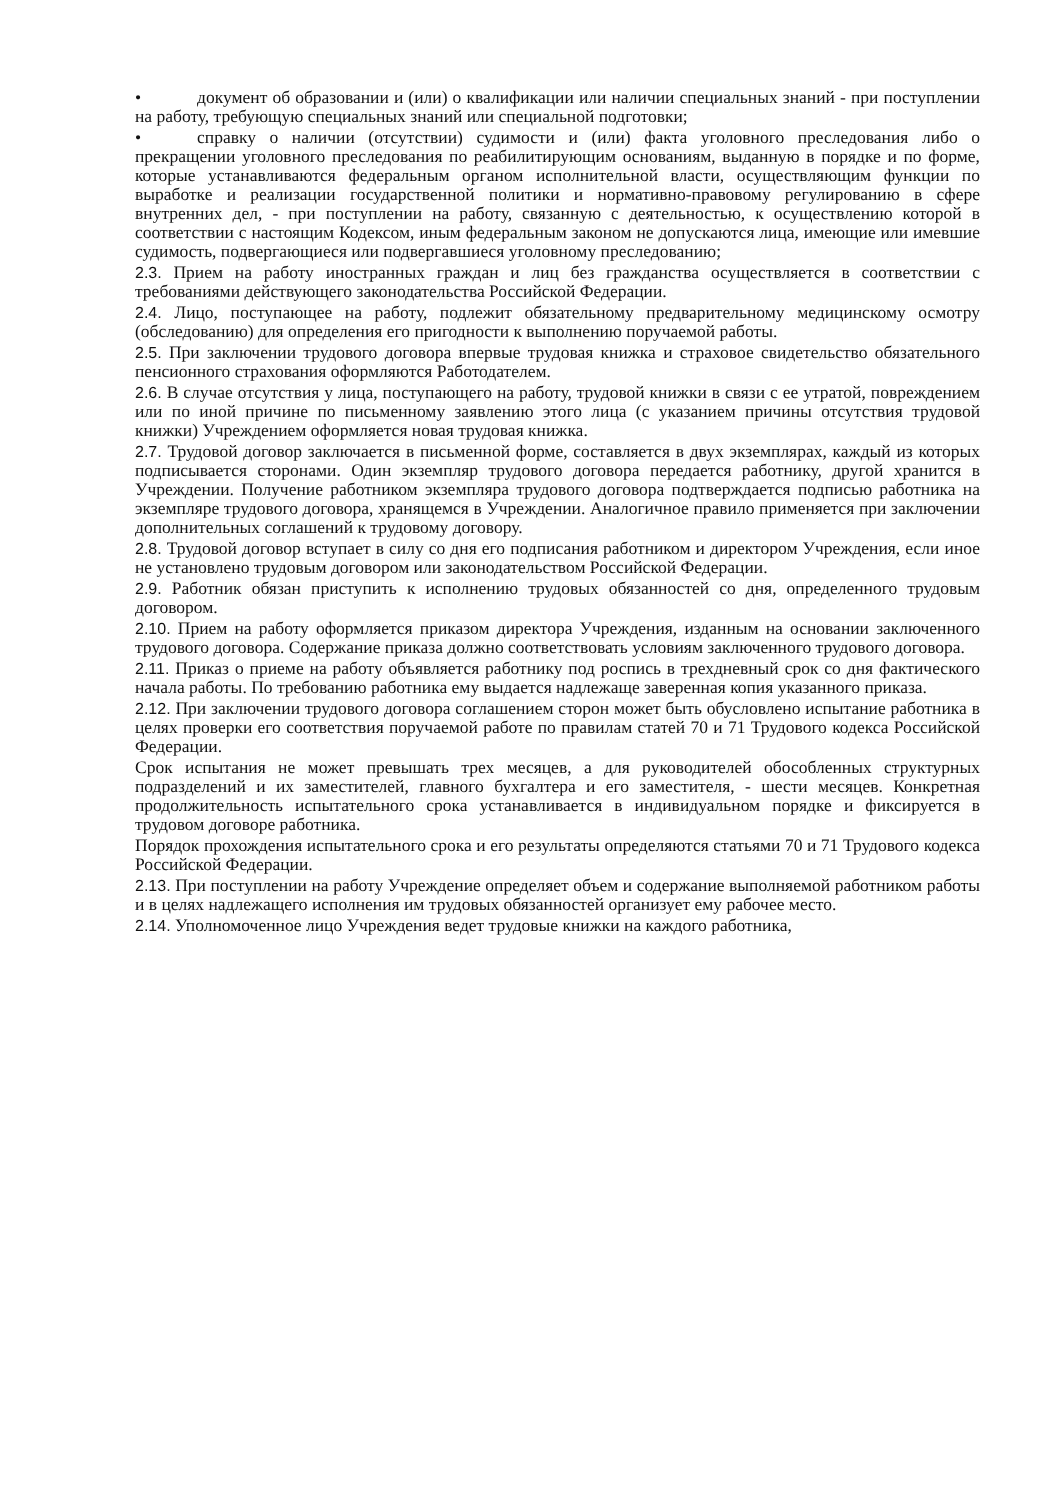• документ об образовании и (или) о квалификации или наличии специальных знаний - при поступлении на работу, требующую специальных знаний или специальной подготовки;
• справку о наличии (отсутствии) судимости и (или) факта уголовного преследования либо о прекращении уголовного преследования по реабилитирующим основаниям, выданную в порядке и по форме, которые устанавливаются федеральным органом исполнительной власти, осуществляющим функции по выработке и реализации государственной политики и нормативно-правовому регулированию в сфере внутренних дел, - при поступлении на работу, связанную с деятельностью, к осуществлению которой в соответствии с настоящим Кодексом, иным федеральным законом не допускаются лица, имеющие или имевшие судимость, подвергающиеся или подвергавшиеся уголовному преследованию;
2.3. Прием на работу иностранных граждан и лиц без гражданства осуществляется в соответствии с требованиями действующего законодательства Российской Федерации.
2.4. Лицо, поступающее на работу, подлежит обязательному предварительному медицинскому осмотру (обследованию) для определения его пригодности к выполнению поручаемой работы.
2.5. При заключении трудового договора впервые трудовая книжка и страховое свидетельство обязательного пенсионного страхования оформляются Работодателем.
2.6. В случае отсутствия у лица, поступающего на работу, трудовой книжки в связи с ее утратой, повреждением или по иной причине по письменному заявлению этого лица (с указанием причины отсутствия трудовой книжки) Учреждением оформляется новая трудовая книжка.
2.7. Трудовой договор заключается в письменной форме, составляется в двух экземплярах, каждый из которых подписывается сторонами. Один экземпляр трудового договора передается работнику, другой хранится в Учреждении. Получение работником экземпляра трудового договора подтверждается подписью работника на экземпляре трудового договора, хранящемся в Учреждении. Аналогичное правило применяется при заключении дополнительных соглашений к трудовому договору.
2.8. Трудовой договор вступает в силу со дня его подписания работником и директором Учреждения, если иное не установлено трудовым договором или законодательством Российской Федерации.
2.9. Работник обязан приступить к исполнению трудовых обязанностей со дня, определенного трудовым договором.
2.10. Прием на работу оформляется приказом директора Учреждения, изданным на основании заключенного трудового договора. Содержание приказа должно соответствовать условиям заключенного трудового договора.
2.11. Приказ о приеме на работу объявляется работнику под роспись в трехдневный срок со дня фактического начала работы. По требованию работника ему выдается надлежаще заверенная копия указанного приказа.
2.12. При заключении трудового договора соглашением сторон может быть обусловлено испытание работника в целях проверки его соответствия поручаемой работе по правилам статей 70 и 71 Трудового кодекса Российской Федерации.
Срок испытания не может превышать трех месяцев, а для руководителей обособленных структурных подразделений и их заместителей, главного бухгалтера и его заместителя, - шести месяцев. Конкретная продолжительность испытательного срока устанавливается в индивидуальном порядке и фиксируется в трудовом договоре работника.
Порядок прохождения испытательного срока и его результаты определяются статьями 70 и 71 Трудового кодекса Российской Федерации.
2.13. При поступлении на работу Учреждение определяет объем и содержание выполняемой работником работы и в целях надлежащего исполнения им трудовых обязанностей организует ему рабочее место.
2.14. Уполномоченное лицо Учреждения ведет трудовые книжки на каждого работника,